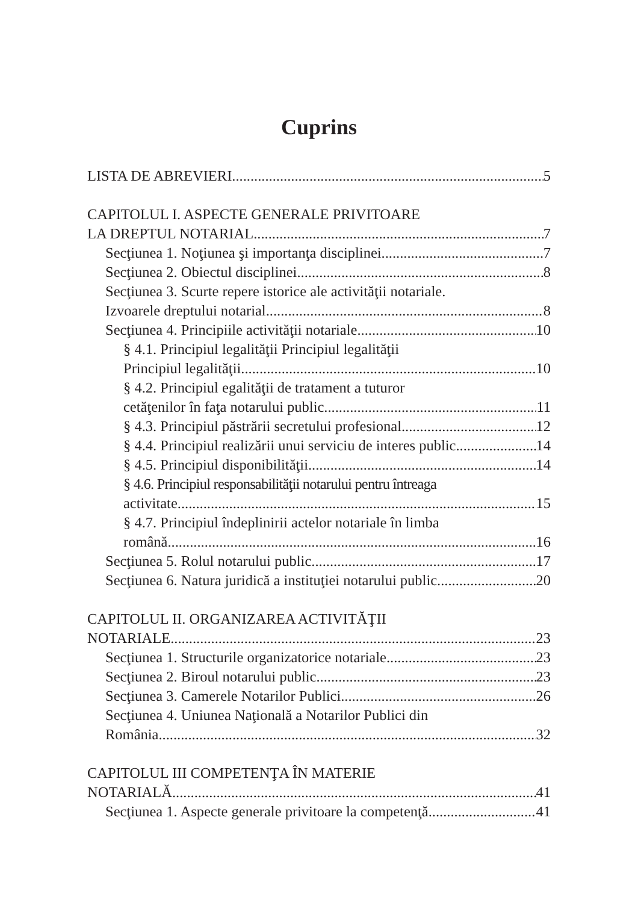Cuprins
LISTA DE ABREVIERI 5
CAPITOLUL I. ASPECTE GENERALE PRIVITOARE
LA DREPTUL NOTARIAL 7
Secţiunea 1. Noţiunea şi importanţa disciplinei 7
Secţiunea 2. Obiectul disciplinei 8
Secţiunea 3. Scurte repere istorice ale activităţii notariale.
Izvoarele dreptului notarial 8
Secţiunea 4. Principiile activităţii notariale 10
§ 4.1. Principiul legalităţii Principiul legalităţii
Principiul legalităţii 10
§ 4.2. Principiul egalităţii de tratament a tuturor
cetăţenilor în faţa notarului public 11
§ 4.3. Principiul păstrării secretului profesional 12
§ 4.4. Principiul realizării unui serviciu de interes public 14
§ 4.5. Principiul disponibilităţii 14
§ 4.6. Principiul responsabilităţii notarului pentru întreaga
activitate 15
§ 4.7. Principiul îndeplinirii actelor notariale în limba
română 16
Secţiunea 5. Rolul notarului public 17
Secţiunea 6. Natura juridică a instituţiei notarului public 20
CAPITOLUL II. ORGANIZAREA ACTIVITĂŢII
NOTARIALE 23
Secţiunea 1. Structurile organizatorice notariale 23
Secţiunea 2. Biroul notarului public 23
Secţiunea 3. Camerele Notarilor Publici 26
Secţiunea 4. Uniunea Naţională a Notarilor Publici din
România 32
CAPITOLUL III COMPETENŢA ÎN MATERIE
NOTARIALĂ 41
Secţiunea 1. Aspecte generale privitoare la competenţă 41